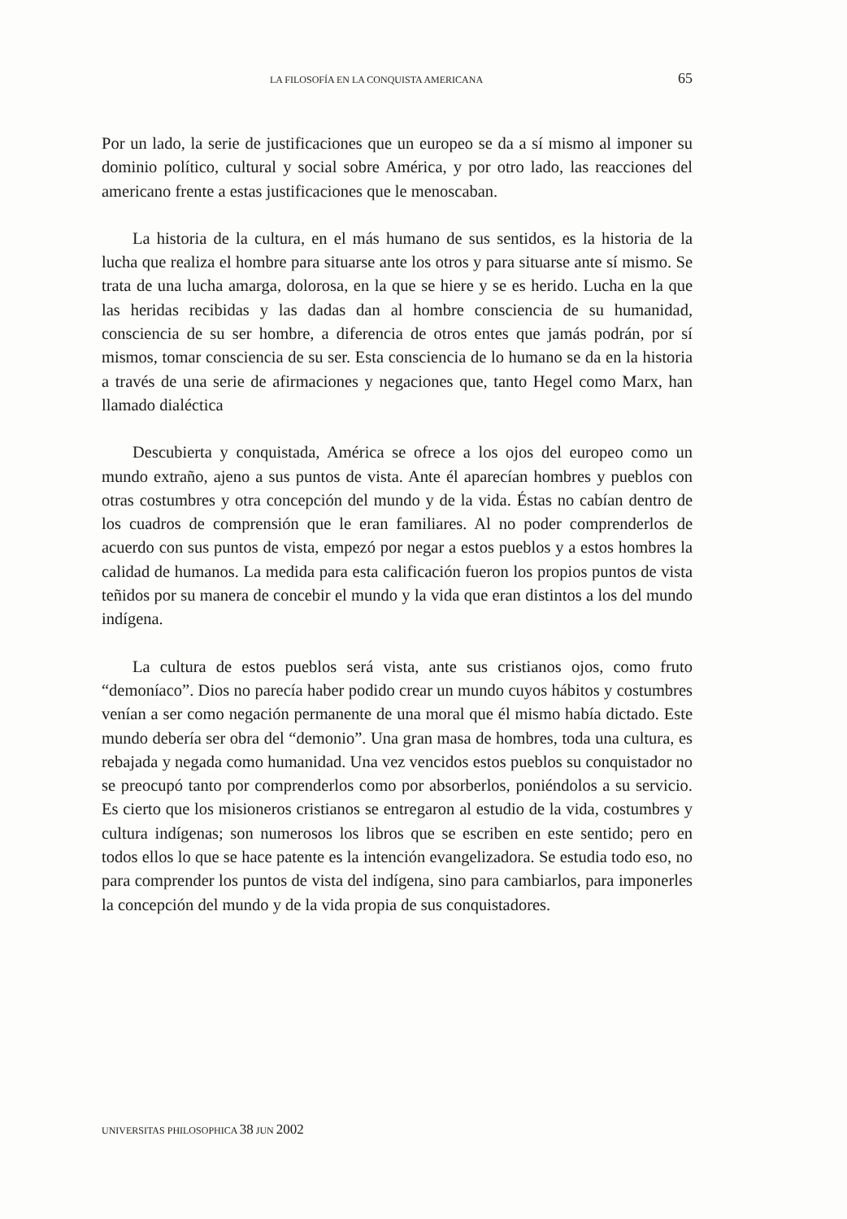LA FILOSOFÍA EN LA CONQUISTA AMERICANA 65
Por un lado, la serie de justificaciones que un europeo se da a sí mismo al imponer su dominio político, cultural y social sobre América, y por otro lado, las reacciones del americano frente a estas justificaciones que le menoscaban.
La historia de la cultura, en el más humano de sus sentidos, es la historia de la lucha que realiza el hombre para situarse ante los otros y para situarse ante sí mismo. Se trata de una lucha amarga, dolorosa, en la que se hiere y se es herido. Lucha en la que las heridas recibidas y las dadas dan al hombre consciencia de su humanidad, consciencia de su ser hombre, a diferencia de otros entes que jamás podrán, por sí mismos, tomar consciencia de su ser. Esta consciencia de lo humano se da en la historia a través de una serie de afirmaciones y negaciones que, tanto Hegel como Marx, han llamado dialéctica
Descubierta y conquistada, América se ofrece a los ojos del europeo como un mundo extraño, ajeno a sus puntos de vista. Ante él aparecían hombres y pueblos con otras costumbres y otra concepción del mundo y de la vida. Éstas no cabían dentro de los cuadros de comprensión que le eran familiares. Al no poder comprenderlos de acuerdo con sus puntos de vista, empezó por negar a estos pueblos y a estos hombres la calidad de humanos. La medida para esta calificación fueron los propios puntos de vista teñidos por su manera de concebir el mundo y la vida que eran distintos a los del mundo indígena.
La cultura de estos pueblos será vista, ante sus cristianos ojos, como fruto “demoníaco”. Dios no parecía haber podido crear un mundo cuyos hábitos y costumbres venían a ser como negación permanente de una moral que él mismo había dictado. Este mundo debería ser obra del “demonio”. Una gran masa de hombres, toda una cultura, es rebajada y negada como humanidad. Una vez vencidos estos pueblos su conquistador no se preocupó tanto por comprenderlos como por absorberlos, poniéndolos a su servicio. Es cierto que los misioneros cristianos se entregaron al estudio de la vida, costumbres y cultura indígenas; son numerosos los libros que se escriben en este sentido; pero en todos ellos lo que se hace patente es la intención evangelizadora. Se estudia todo eso, no para comprender los puntos de vista del indígena, sino para cambiarlos, para imponerles la concepción del mundo y de la vida propia de sus conquistadores.
UNIVERSITAS PHILOSOPHICA 38 JUN 2002